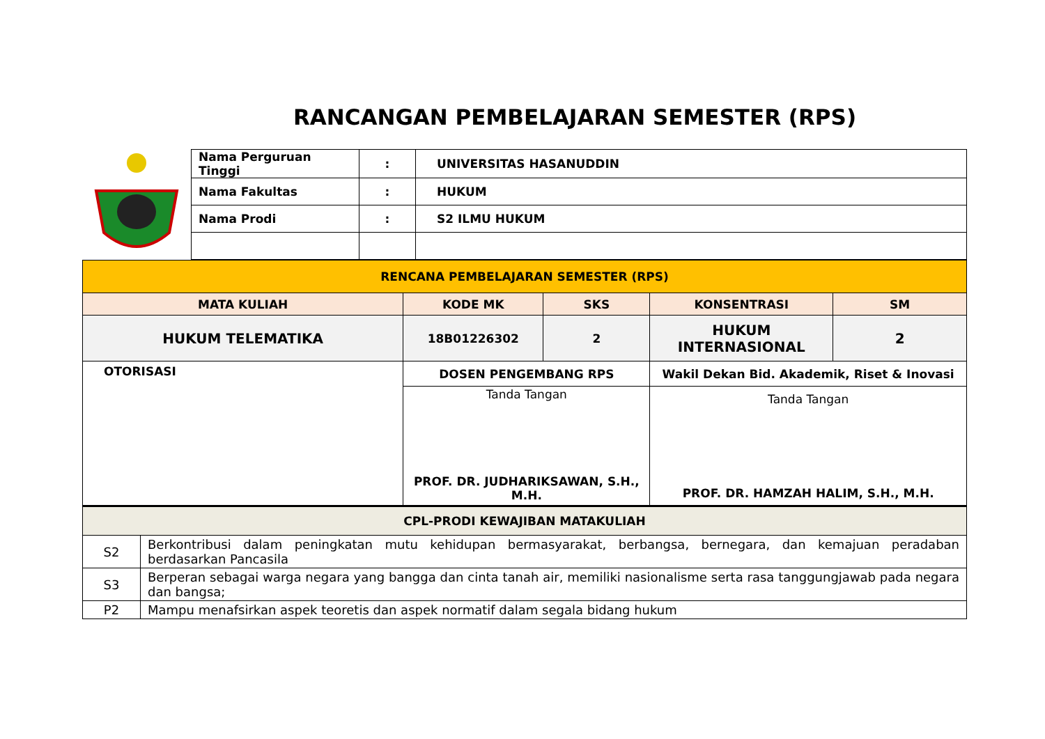RANCANGAN PEMBELAJARAN SEMESTER (RPS)
| Nama Perguruan Tinggi | : | UNIVERSITAS HASANUDDIN |
| Nama Fakultas | : | HUKUM |
| Nama Prodi | : | S2 ILMU HUKUM |
| RENCANA PEMBELAJARAN SEMESTER (RPS) | | | | | |
| --- | --- | --- | --- | --- | --- |
| MATA KULIAH | | KODE MK | SKS | KONSENTRASI | SM |
| HUKUM TELEMATIKA | | 18B01226302 | 2 | HUKUM INTERNASIONAL | 2 |
| OTORISASI | | DOSEN PENGEMBANG RPS | | Wakil Dekan Bid. Akademik, Riset & Inovasi | |
| | | Tanda Tangan PROF. DR. JUDHARIKSAWAN, S.H., M.H. | | Tanda Tangan PROF. DR. HAMZAH HALIM, S.H., M.H. | |
| CPL-PRODI KEWAJIBAN MATAKULIAH | | | | | |
| S2 | Berkontribusi dalam peningkatan mutu kehidupan bermasyarakat, berbangsa, bernegara, dan kemajuan peradaban berdasarkan Pancasila | | | | |
| S3 | Berperan sebagai warga negara yang bangga dan cinta tanah air, memiliki nasionalisme serta rasa tanggungjawab pada negara dan bangsa; | | | | |
| P2 | Mampu menafsirkan aspek teoretis dan aspek normatif dalam segala bidang hukum | | | | |